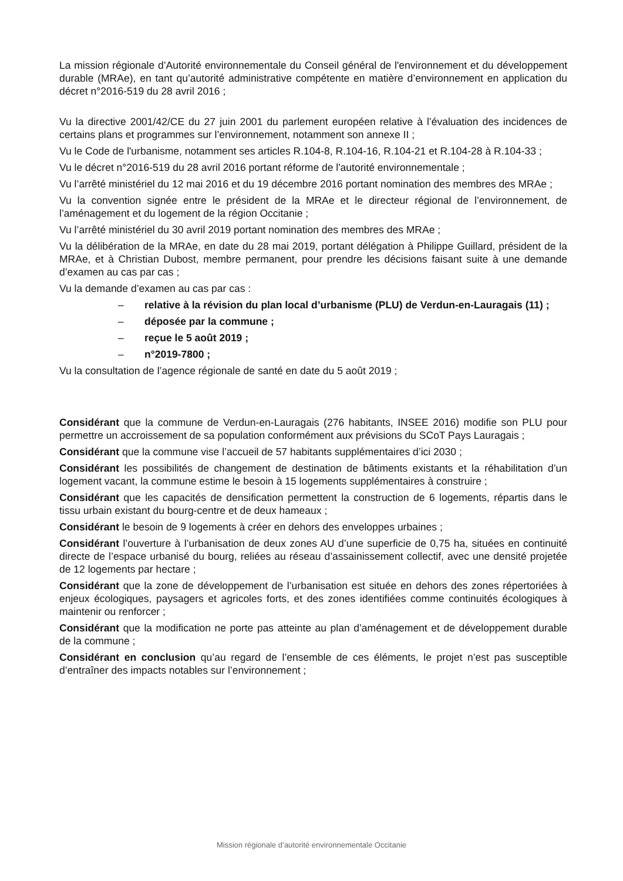La mission régionale d’Autorité environnementale du Conseil général de l'environnement et du développement durable (MRAe), en tant qu’autorité administrative compétente en matière d’environnement en application du décret n°2016-519 du 28 avril 2016 ;
Vu la directive 2001/42/CE du 27 juin 2001 du parlement européen relative à l’évaluation des incidences de certains plans et programmes sur l’environnement, notamment son annexe II ;
Vu le Code de l'urbanisme, notamment ses articles R.104-8, R.104-16, R.104-21 et R.104-28 à R.104-33 ;
Vu le décret n°2016-519 du 28 avril 2016 portant réforme de l'autorité environnementale ;
Vu l’arrêté ministériel du 12 mai 2016 et du 19 décembre 2016 portant nomination des membres des MRAe ;
Vu la convention signée entre le président de la MRAe et le directeur régional de l’environnement, de l’aménagement et du logement de la région Occitanie ;
Vu l’arrêté ministériel du 30 avril 2019 portant nomination des membres des MRAe ;
Vu la délibération de la MRAe, en date du 28 mai 2019, portant délégation à Philippe Guillard, président de la MRAe, et à Christian Dubost, membre permanent, pour prendre les décisions faisant suite à une demande d’examen au cas par cas ;
Vu la demande d’examen au cas par cas :
– relative à la révision du plan local d’urbanisme (PLU) de Verdun-en-Lauragais (11) ;
– déposée par la commune ;
– reçue le 5 août 2019 ;
– n°2019-7800 ;
Vu la consultation de l’agence régionale de santé en date du 5 août 2019 ;
Considérant que la commune de Verdun-en-Lauragais (276 habitants, INSEE 2016) modifie son PLU pour permettre un accroissement de sa population conformément aux prévisions du SCoT Pays Lauragais ;
Considérant que la commune vise l’accueil de 57 habitants supplémentaires d’ici 2030 ;
Considérant les possibilités de changement de destination de bâtiments existants et la réhabilitation d’un logement vacant, la commune estime le besoin à 15 logements supplémentaires à construire ;
Considérant que les capacités de densification permettent la construction de 6 logements, répartis dans le tissu urbain existant du bourg-centre et de deux hameaux ;
Considérant le besoin de 9 logements à créer en dehors des enveloppes urbaines ;
Considérant l’ouverture à l’urbanisation de deux zones AU d’une superficie de 0,75 ha, situées en continuité directe de l’espace urbanisé du bourg, reliées au réseau d’assainissement collectif, avec une densité projetée de 12 logements par hectare ;
Considérant que la zone de développement de l’urbanisation est située en dehors des zones répertoriées à enjeux écologiques, paysagers et agricoles forts, et des zones identifiées comme continuités écologiques à maintenir ou renforcer ;
Considérant que la modification ne porte pas atteinte au plan d’aménagement et de développement durable de la commune ;
Considérant en conclusion qu’au regard de l’ensemble de ces éléments, le projet n’est pas susceptible d’entraîner des impacts notables sur l’environnement ;
Mission régionale d’autorité environnementale Occitanie